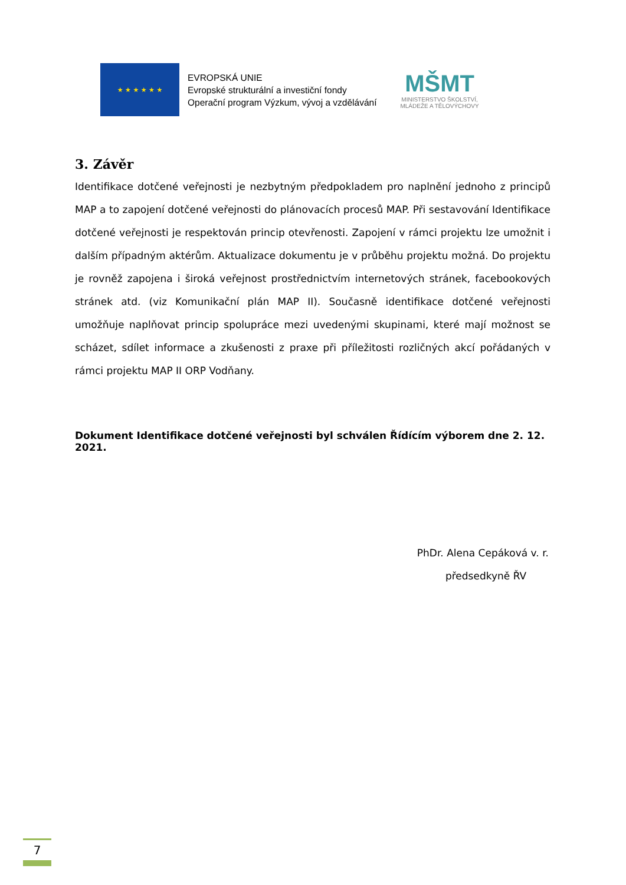★ ★ ★ ★ ★ ★
EVROPSKÁ UNIE
Evropské strukturální a investiční fondy
Operační program Výzkum, vývoj a vzdělávání
MŠMT
MINISTERSTVO ŠKOLSTVÍ,
MLÁDEŽE A TĚLOVÝCHOVY
3. Závěr
Identifikace dotčené veřejnosti je nezbytným předpokladem pro naplnění jednoho z principů MAP a to zapojení dotčené veřejnosti do plánovacích procesů MAP. Při sestavování Identifikace dotčené veřejnosti je respektován princip otevřenosti. Zapojení v rámci projektu lze umožnit i dalším případným aktérům. Aktualizace dokumentu je v průběhu projektu možná. Do projektu je rovněž zapojena i široká veřejnost prostřednictvím internetových stránek, facebookových stránek atd. (viz Komunikační plán MAP II). Současně identifikace dotčené veřejnosti umožňuje naplňovat princip spolupráce mezi uvedenými skupinami, které mají možnost se scházet, sdílet informace a zkušenosti z praxe při příležitosti rozličných akcí pořádaných v rámci projektu MAP II ORP Vodňany.
Dokument Identifikace dotčené veřejnosti byl schválen Řídícím výborem dne 2. 12. 2021.
PhDr. Alena Cepáková v. r.
předsedkyně ŘV
7